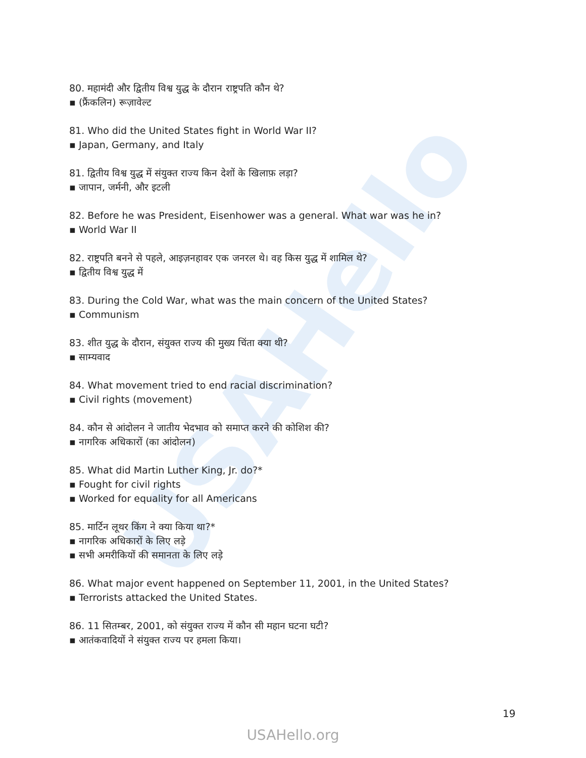USAHello
80. महामंदी और द्वितीय विश्व युद्ध के दौरान राष्ट्रपति कौन थे?
▪ (फ्रैंकलिन) रूज़ावेल्ट
81. Who did the United States fight in World War II?
▪ Japan, Germany, and Italy
81. द्वितीय विश्व युद्ध में संयुक्त राज्य किन देशों के खिलाफ़ लड़ा?
▪ जापान, जर्मनी, और इटली
82. Before he was President, Eisenhower was a general. What war was he in?
▪ World War II
82. राष्ट्रपति बनने से पहले, आइज़नहावर एक जनरल थे। वह किस युद्ध में शामिल थे?
▪ द्वितीय विश्व युद्ध में
83. During the Cold War, what was the main concern of the United States?
▪ Communism
83. शीत युद्ध के दौरान, संयुक्त राज्य की मुख्य चिंता क्या थी?
▪ साम्यवाद
84. What movement tried to end racial discrimination?
▪ Civil rights (movement)
84. कौन से आंदोलन ने जातीय भेदभाव को समाप्त करने की कोशिश की?
▪ नागरिक अधिकारों (का आंदोलन)
85. What did Martin Luther King, Jr. do?*
▪ Fought for civil rights
▪ Worked for equality for all Americans
85. मार्टिन लूथर किंग ने क्या किया था?*
▪ नागरिक अधिकारों के लिए लड़े
▪ सभी अमरीकियों की समानता के लिए लड़े
86. What major event happened on September 11, 2001, in the United States?
▪ Terrorists attacked the United States.
86. 11 सितम्बर, 2001, को संयुक्त राज्य में कौन सी महान घटना घटी?
▪ आतंकवादियों ने संयुक्त राज्य पर हमला किया।
19
USAHello.org